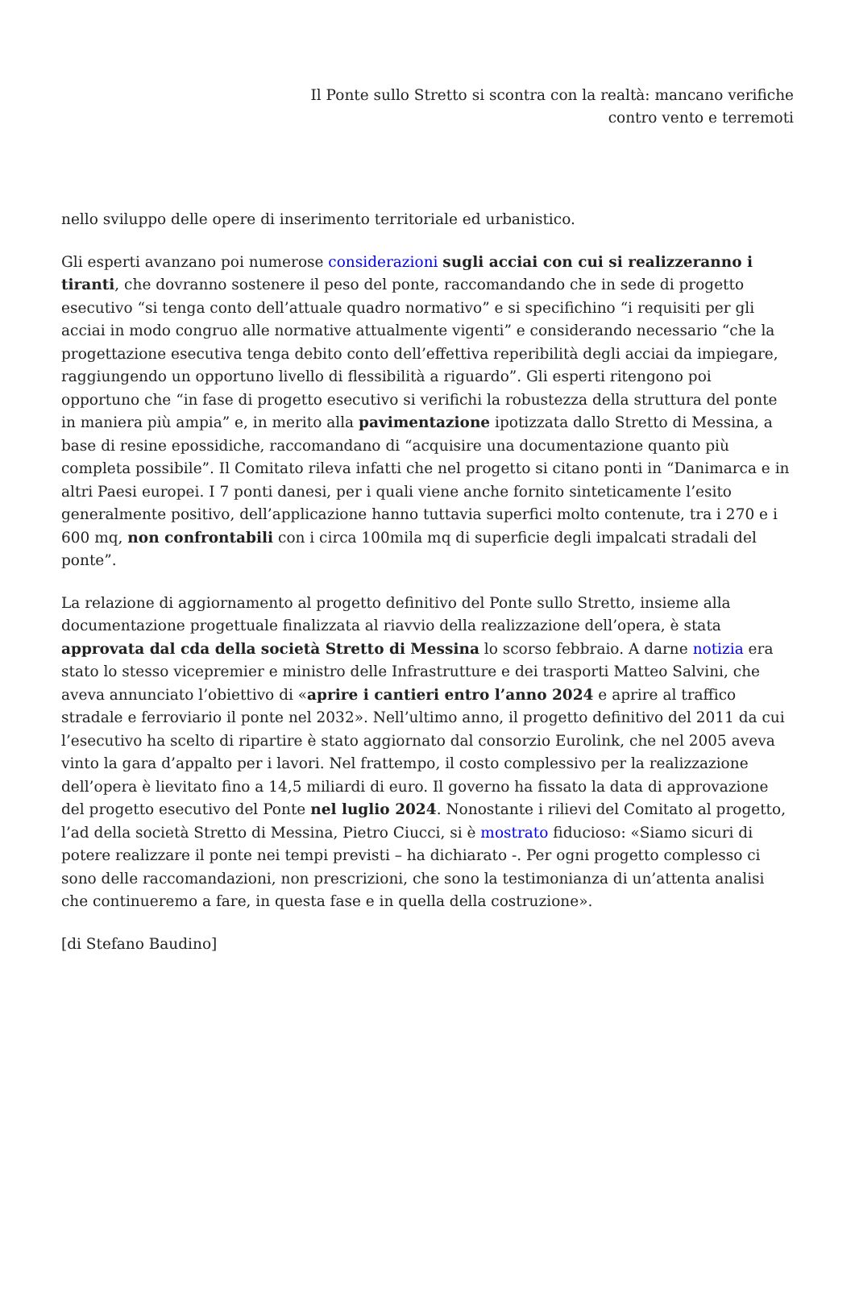Il Ponte sullo Stretto si scontra con la realtà: mancano verifiche
contro vento e terremoti
nello sviluppo delle opere di inserimento territoriale ed urbanistico.
Gli esperti avanzano poi numerose considerazioni sugli acciai con cui si realizzeranno i tiranti, che dovranno sostenere il peso del ponte, raccomandando che in sede di progetto esecutivo “si tenga conto dell’attuale quadro normativo” e si specifichino “i requisiti per gli acciai in modo congruo alle normative attualmente vigenti” e considerando necessario “che la progettazione esecutiva tenga debito conto dell’effettiva reperibilità degli acciai da impiegare, raggiungendo un opportuno livello di flessibilità a riguardo”. Gli esperti ritengono poi opportuno che “in fase di progetto esecutivo si verifichi la robustezza della struttura del ponte in maniera più ampia” e, in merito alla pavimentazione ipotizzata dallo Stretto di Messina, a base di resine epossidiche, raccomandano di “acquisire una documentazione quanto più completa possibile”. Il Comitato rileva infatti che nel progetto si citano ponti in “Danimarca e in altri Paesi europei. I 7 ponti danesi, per i quali viene anche fornito sinteticamente l’esito generalmente positivo, dell’applicazione hanno tuttavia superfici molto contenute, tra i 270 e i 600 mq, non confrontabili con i circa 100mila mq di superficie degli impalcati stradali del ponte”.
La relazione di aggiornamento al progetto definitivo del Ponte sullo Stretto, insieme alla documentazione progettuale finalizzata al riavvio della realizzazione dell’opera, è stata approvata dal cda della società Stretto di Messina lo scorso febbraio. A darne notizia era stato lo stesso vicepremier e ministro delle Infrastrutture e dei trasporti Matteo Salvini, che aveva annunciato l’obiettivo di «aprire i cantieri entro l’anno 2024 e aprire al traffico stradale e ferroviario il ponte nel 2032». Nell’ultimo anno, il progetto definitivo del 2011 da cui l’esecutivo ha scelto di ripartire è stato aggiornato dal consorzio Eurolink, che nel 2005 aveva vinto la gara d’appalto per i lavori. Nel frattempo, il costo complessivo per la realizzazione dell’opera è lievitato fino a 14,5 miliardi di euro. Il governo ha fissato la data di approvazione del progetto esecutivo del Ponte nel luglio 2024. Nonostante i rilievi del Comitato al progetto, l’ad della società Stretto di Messina, Pietro Ciucci, si è mostrato fiducioso: «Siamo sicuri di potere realizzare il ponte nei tempi previsti – ha dichiarato -. Per ogni progetto complesso ci sono delle raccomandazioni, non prescrizioni, che sono la testimonianza di un’attenta analisi che continueremo a fare, in questa fase e in quella della costruzione».
[di Stefano Baudino]